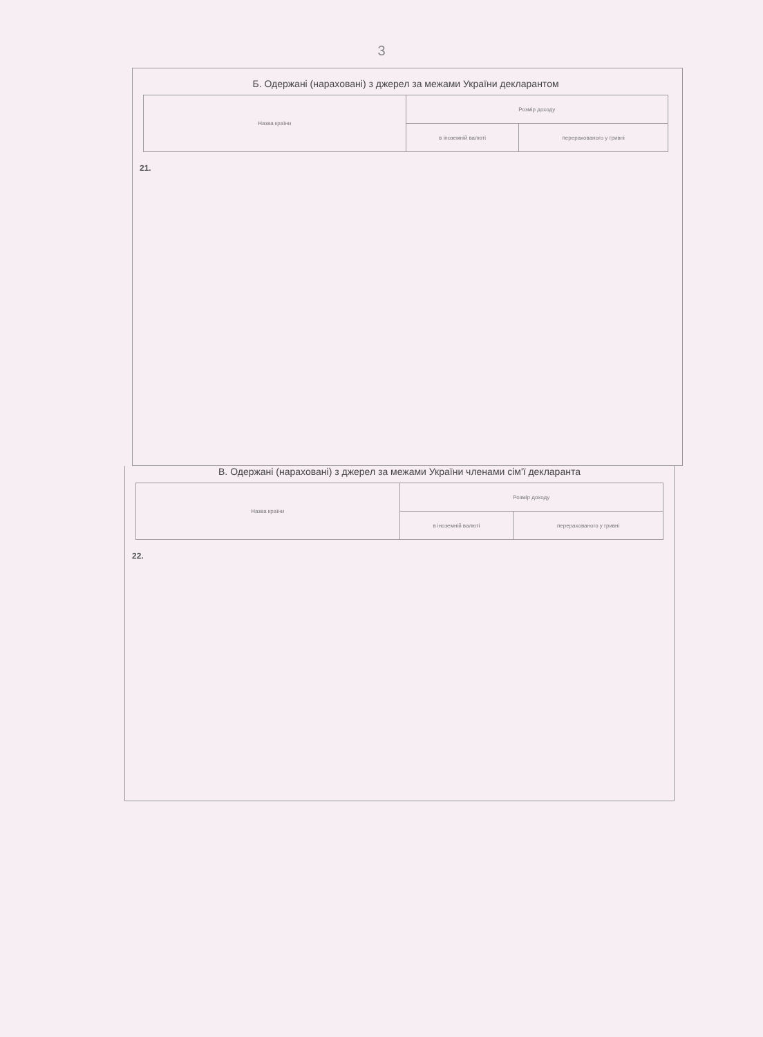3
Б. Одержані (нараховані) з джерел за межами України декларантом
| Назва країни | Розмір доходу | |
| --- | --- | --- |
| | в іноземній валюті | перерахованого у гривні |
21.
В. Одержані (нараховані) з джерел за межами України членами сім'ї декларанта
| Назва країни | Розмір доходу | |
| --- | --- | --- |
| | в іноземній валюті | перерахованого у гривні |
22.